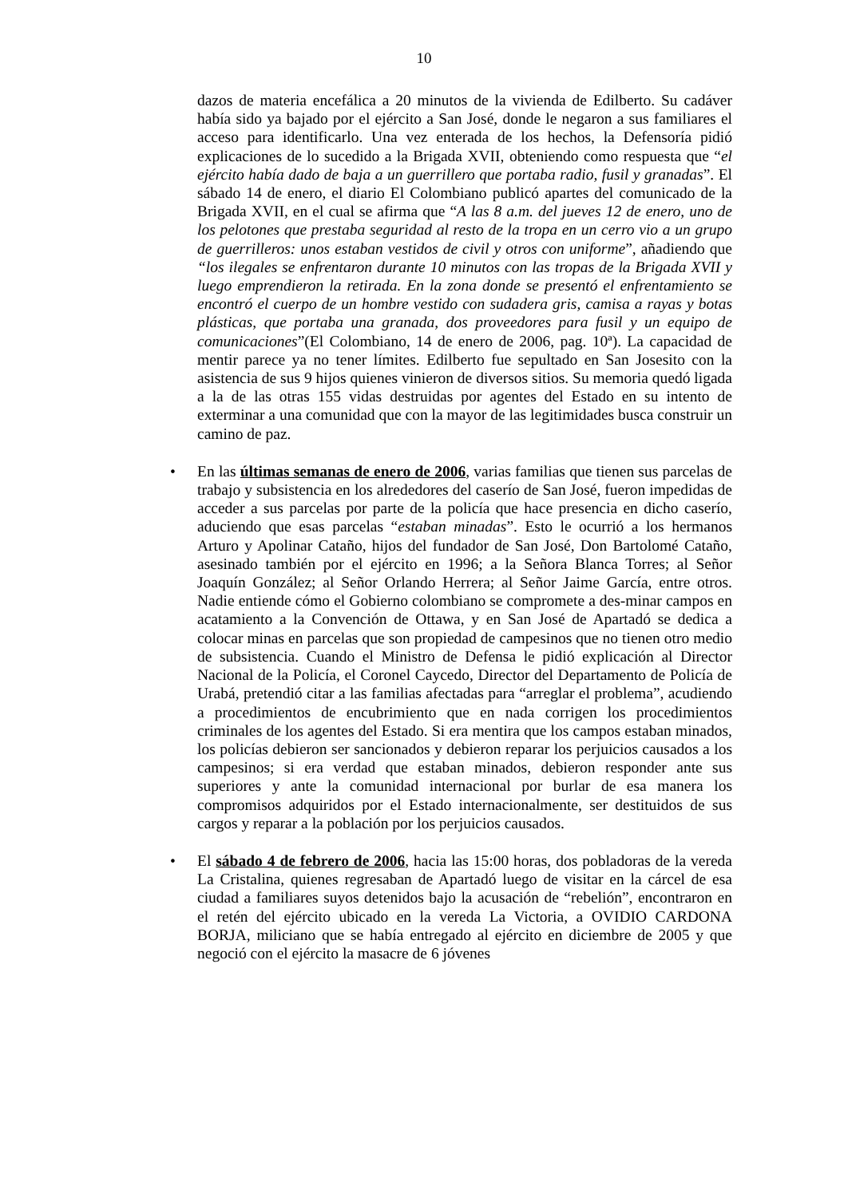10
dazos de materia encefálica a 20 minutos de la vivienda de Edilberto. Su cadáver había sido ya bajado por el ejército a San José, donde le negaron a sus familiares el acceso para identificarlo. Una vez enterada de los hechos, la Defensoría pidió explicaciones de lo sucedido a la Brigada XVII, obteniendo como respuesta que “el ejército había dado de baja a un guerrillero que portaba radio, fusil y granadas”. El sábado 14 de enero, el diario El Colombiano publicó apartes del comunicado de la Brigada XVII, en el cual se afirma que “A las 8 a.m. del jueves 12 de enero, uno de los pelotones que prestaba seguridad al resto de la tropa en un cerro vio a un grupo de guerrilleros: unos estaban vestidos de civil y otros con uniforme”, añadiendo que “los ilegales se enfrentaron durante 10 minutos con las tropas de la Brigada XVII y luego emprendieron la retirada. En la zona donde se presentó el enfrentamiento se encontró el cuerpo de un hombre vestido con sudadera gris, camisa a rayas y botas plásticas, que portaba una granada, dos proveedores para fusil y un equipo de comunicaciones”(El Colombiano, 14 de enero de 2006, pag. 10ª). La capacidad de mentir parece ya no tener límites. Edilberto fue sepultado en San Josesito con la asistencia de sus 9 hijos quienes vinieron de diversos sitios. Su memoria quedó ligada a la de las otras 155 vidas destruidas por agentes del Estado en su intento de exterminar a una comunidad que con la mayor de las legitimidades busca construir un camino de paz.
• En las últimas semanas de enero de 2006, varias familias que tienen sus parcelas de trabajo y subsistencia en los alrededores del caserío de San José, fueron impedidas de acceder a sus parcelas por parte de la policía que hace presencia en dicho caserío, aduciendo que esas parcelas “estaban minadas”. Esto le ocurrió a los hermanos Arturo y Apolinar Cataño, hijos del fundador de San José, Don Bartolomé Cataño, asesinado también por el ejército en 1996; a la Señora Blanca Torres; al Señor Joaquín González; al Señor Orlando Herrera; al Señor Jaime García, entre otros. Nadie entiende cómo el Gobierno colombiano se compromete a des-minar campos en acatamiento a la Convención de Ottawa, y en San José de Apartadó se dedica a colocar minas en parcelas que son propiedad de campesinos que no tienen otro medio de subsistencia. Cuando el Ministro de Defensa le pidió explicación al Director Nacional de la Policía, el Coronel Caycedo, Director del Departamento de Policía de Urabá, pretendió citar a las familias afectadas para “arreglar el problema”, acudiendo a procedimientos de encubrimiento que en nada corrigen los procedimientos criminales de los agentes del Estado. Si era mentira que los campos estaban minados, los policías debieron ser sancionados y debieron reparar los perjuicios causados a los campesinos; si era verdad que estaban minados, debieron responder ante sus superiores y ante la comunidad internacional por burlar de esa manera los compromisos adquiridos por el Estado internacionalmente, ser destituidos de sus cargos y reparar a la población por los perjuicios causados.
• El sábado 4 de febrero de 2006, hacia las 15:00 horas, dos pobladoras de la vereda La Cristalina, quienes regresaban de Apartadó luego de visitar en la cárcel de esa ciudad a familiares suyos detenidos bajo la acusación de “rebelión”, encontraron en el retén del ejército ubicado en la vereda La Victoria, a OVIDIO CARDONA BORJA, miliciano que se había entregado al ejército en diciembre de 2005 y que negoció con el ejército la masacre de 6 jóvenes